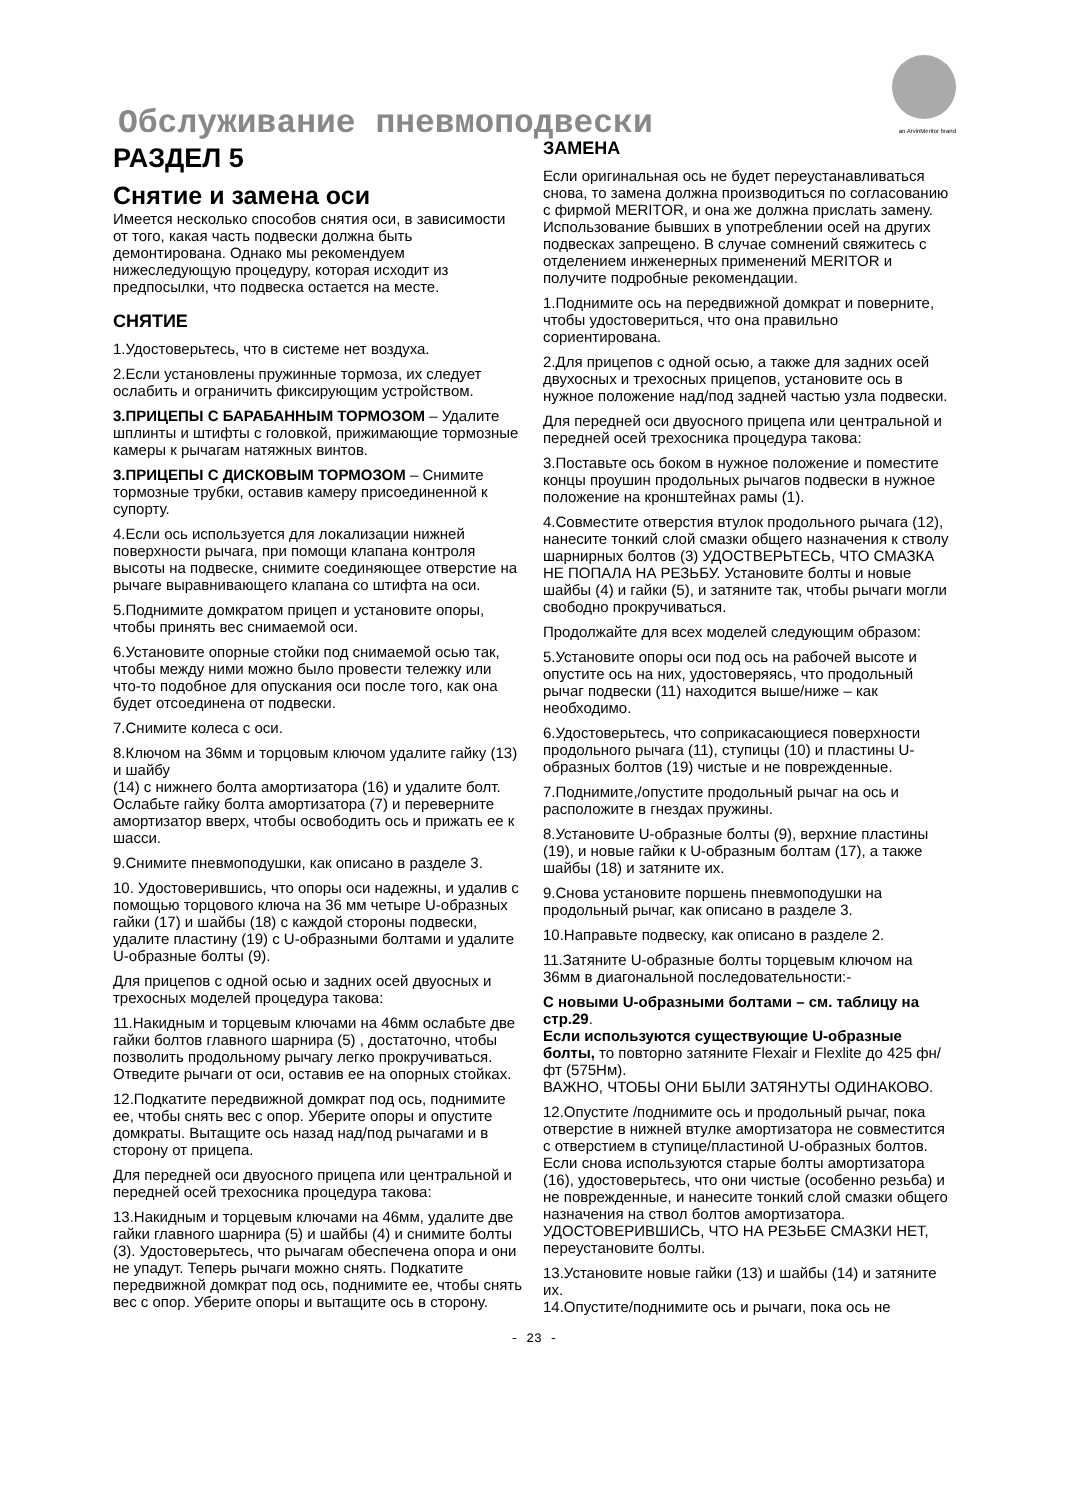Обслуживание пневмоподвески an ArvinMeritor brand
РАЗДЕЛ 5
Снятие и замена оси
Имеется несколько способов снятия оси, в зависимости от того, какая часть подвески должна быть демонтирована. Однако мы рекомендуем нижеследующую процедуру, которая исходит из предпосылки, что подвеска остается на месте.
СНЯТИЕ
1.Удостоверьтесь, что в системе нет воздуха.
2.Если установлены пружинные тормоза, их следует ослабить и ограничить фиксирующим устройством.
3.ПРИЦЕПЫ С БАРАБАННЫМ ТОРМОЗОМ – Удалите шплинты и штифты с головкой, прижимающие тормозные камеры к рычагам натяжных винтов.
3.ПРИЦЕПЫ С ДИСКОВЫМ ТОРМОЗОМ – Снимите тормозные трубки, оставив камеру присоединенной к супорту.
4.Если ось используется для локализации нижней поверхности рычага, при помощи клапана контроля высоты на подвеске, снимите соединяющее отверстие на рычаге выравнивающего клапана со штифта на оси.
5.Поднимите домкратом прицеп и установите опоры, чтобы принять вес снимаемой оси.
6.Установите опорные стойки под снимаемой осью так, чтобы между ними можно было провести тележку или что-то подобное для опускания оси после того, как она будет отсоединена от подвески.
7.Снимите колеса с оси.
8.Ключом на 36мм и торцовым ключом удалите гайку (13) и шайбу
(14) с нижнего болта амортизатора (16) и удалите болт. Ослабьте гайку болта амортизатора (7) и переверните амортизатор вверх, чтобы освободить ось и прижать ее к шасси.
9.Снимите пневмоподушки, как описано в разделе 3.
10. Удостоверившись, что опоры оси надежны, и удалив с помощью торцового ключа на 36 мм четыре U-образных гайки (17) и шайбы (18) с каждой стороны подвески, удалите пластину (19) с U-образными болтами и удалите U-образные болты (9).
Для прицепов с одной осью и задних осей двуосных и трехосных моделей процедура такова:
11.Накидным и торцевым ключами на 46мм ослабьте две гайки болтов главного шарнира (5) , достаточно, чтобы позволить продольному рычагу легко прокручиваться. Отведите рычаги от оси, оставив ее на опорных стойках.
12.Подкатите передвижной домкрат под ось, поднимите ее, чтобы снять вес с опор. Уберите опоры и опустите домкраты. Вытащите ось назад над/под рычагами и в сторону от прицепа.
Для передней оси двуосного прицепа или центральной и передней осей трехосника процедура такова:
13.Накидным и торцевым ключами на 46мм, удалите две гайки главного шарнира (5) и шайбы (4) и снимите болты (3). Удостоверьтесь, что рычагам обеспечена опора и они не упадут. Теперь рычаги можно снять. Подкатите передвижной домкрат под ось, поднимите ее, чтобы снять вес с опор. Уберите опоры и вытащите ось в сторону.
ЗАМЕНА
Если оригинальная ось не будет переустанавливаться снова, то замена должна производиться по согласованию с фирмой MERITOR, и она же должна прислать замену. Использование бывших в употреблении осей на других подвесках запрещено. В случае сомнений свяжитесь с отделением инженерных применений MERITOR и получите подробные рекомендации.
1.Поднимите ось на передвижной домкрат и поверните, чтобы удостовериться, что она правильно сориентирована.
2.Для прицепов с одной осью, а также для задних осей двухосных и трехосных прицепов, установите ось в нужное положение над/под задней частью узла подвески.
Для передней оси двуосного прицепа или центральной и передней осей трехосника процедура такова:
3.Поставьте ось боком в нужное положение и поместите концы проушин продольных рычагов подвески в нужное положение на кронштейнах рамы (1).
4.Совместите отверстия втулок продольного рычага (12), нанесите тонкий слой смазки общего назначения к стволу шарнирных болтов (3) УДОСТВЕРЬТЕСЬ, ЧТО СМАЗКА НЕ ПОПАЛА НА РЕЗЬБУ. Установите болты и новые шайбы (4) и гайки (5), и затяните так, чтобы рычаги могли свободно прокручиваться.
Продолжайте для всех моделей следующим образом:
5.Установите опоры оси под ось на рабочей высоте и опустите ось на них, удостоверяясь, что продольный рычаг подвески (11) находится выше/ниже – как необходимо.
6.Удостоверьтесь, что соприкасающиеся поверхности продольного рычага (11), ступицы (10) и пластины U-образных болтов (19) чистые и не поврежденные.
7.Поднимите,/опустите продольный рычаг на ось и расположите в гнездах пружины.
8.Установите U-образные болты (9), верхние пластины (19), и новые гайки к U-образным болтам (17), а также шайбы (18) и затяните их.
9.Снова установите поршень пневмоподушки на продольный рычаг, как описано в разделе 3.
10.Направьте подвеску, как описано в разделе 2.
11.Затяните U-образные болты торцевым ключом на 36мм в диагональной последовательности:-
С новыми U-образными болтами – см. таблицу на стр.29.
Если используются существующие U-образные болты, то повторно затяните Flexair и Flexlite до 425 фн/фт (575Нм).
ВАЖНО, ЧТОБЫ ОНИ БЫЛИ ЗАТЯНУТЫ ОДИНАКОВО.
12.Опустите /поднимите ось и продольный рычаг, пока отверстие в нижней втулке амортизатора не совместится с отверстием в ступице/пластиной U-образных болтов.
Если снова используются старые болты амортизатора (16), удостоверьтесь, что они чистые (особенно резьба) и не поврежденные, и нанесите тонкий слой смазки общего назначения на ствол болтов амортизатора. УДОСТОВЕРИВШИСЬ, ЧТО НА РЕЗЬБЕ СМАЗКИ НЕТ, переустановите болты.
13.Установите новые гайки (13) и шайбы (14) и затяните их.
14.Опустите/поднимите ось и рычаги, пока ось не
- 23 -